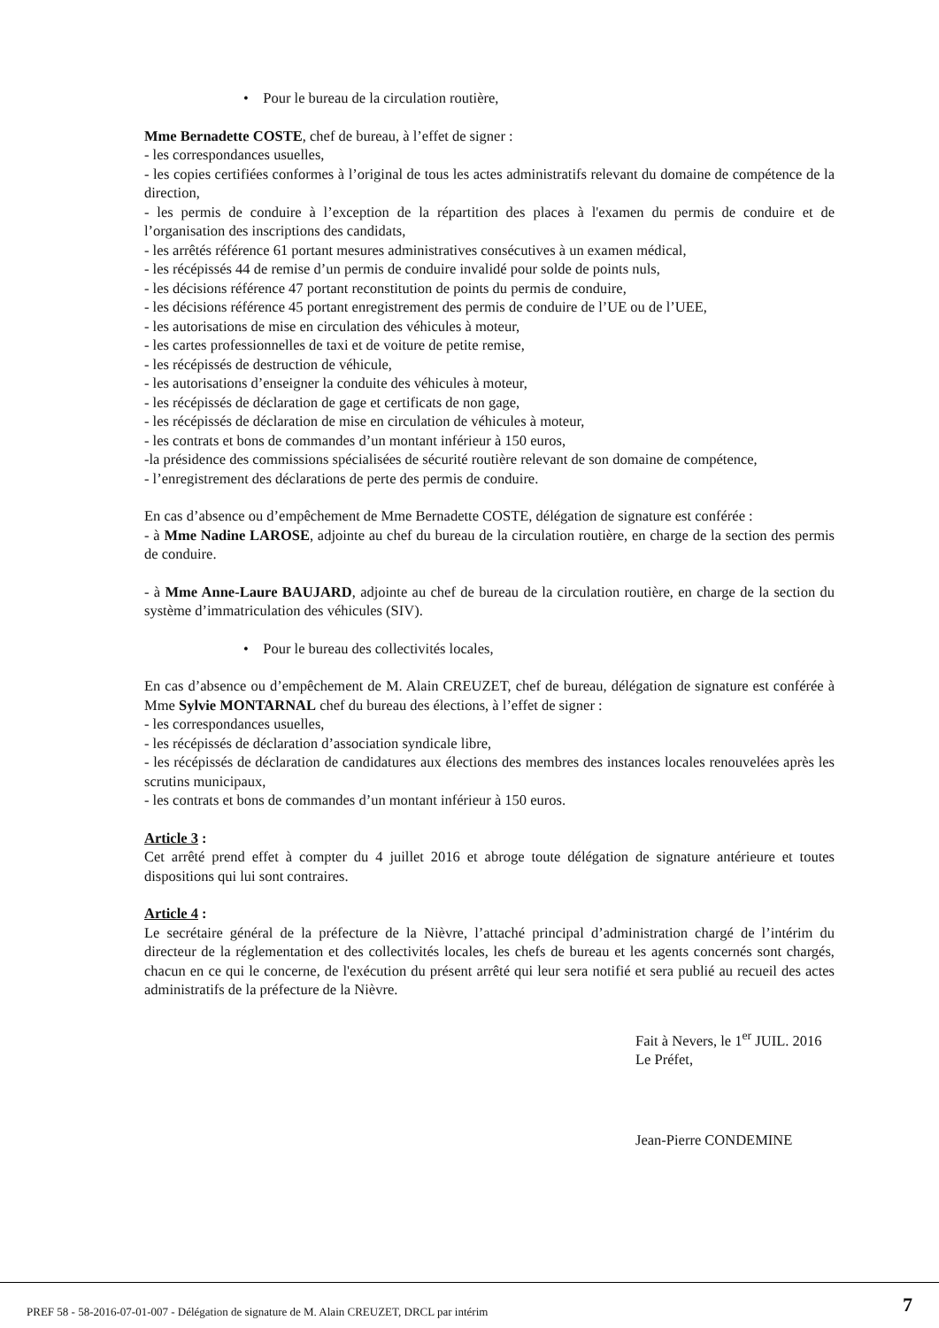• Pour le bureau de la circulation routière,
Mme Bernadette COSTE, chef de bureau, à l’effet de signer :
- les correspondances usuelles,
- les copies certifiées conformes à l’original de tous les actes administratifs relevant du domaine de compétence de la direction,
- les permis de conduire à l’exception de la répartition des places à l'examen du permis de conduire et de l’organisation des inscriptions des candidats,
- les arrêtés référence 61 portant mesures administratives consécutives à un examen médical,
- les récépissés 44 de remise d’un permis de conduire invalidé pour solde de points nuls,
- les décisions référence 47 portant reconstitution de points du permis de conduire,
- les décisions référence 45 portant enregistrement des permis de conduire de l’UE ou de l’UEE,
- les autorisations de mise en circulation des véhicules à moteur,
- les cartes professionnelles de taxi et de voiture de petite remise,
- les récépissés de destruction de véhicule,
- les autorisations d’enseigner la conduite des véhicules à moteur,
- les récépissés de déclaration de gage et certificats de non gage,
- les récépissés de déclaration de mise en circulation de véhicules à moteur,
- les contrats et bons de commandes d’un montant inférieur à 150 euros,
-la présidence des commissions spécialisées de sécurité routière relevant de son domaine de compétence,
- l’enregistrement des déclarations de perte des permis de conduire.
En cas d’absence ou d’empêchement de Mme Bernadette COSTE, délégation de signature est conférée :
- à Mme Nadine LAROSE, adjointe au chef du bureau de la circulation routière, en charge de la section des permis de conduire.
- à Mme Anne-Laure BAUJARD, adjointe au chef de bureau de la circulation routière, en charge de la section du système d’immatriculation des véhicules (SIV).
• Pour le bureau des collectivités locales,
En cas d’absence ou d’empêchement de M. Alain CREUZET, chef de bureau, délégation de signature est conférée à Mme Sylvie MONTARNAL chef du bureau des élections, à l’effet de signer :
- les correspondances usuelles,
- les récépissés de déclaration d’association syndicale libre,
- les récépissés de déclaration de candidatures aux élections des membres des instances locales renouvelées après les scrutins municipaux,
- les contrats et bons de commandes d’un montant inférieur à 150 euros.
Article 3 :
Cet arrêté prend effet à compter du 4 juillet 2016 et abroge toute délégation de signature antérieure et toutes dispositions qui lui sont contraires.
Article 4 :
Le secrétaire général de la préfecture de la Nièvre, l’attaché principal d’administration chargé de l’intérim du directeur de la réglementation et des collectivités locales, les chefs de bureau et les agents concernés sont chargés, chacun en ce qui le concerne, de l'exécution du présent arrêté qui leur sera notifié et sera publié au recueil des actes administratifs de la préfecture de la Nièvre.
Fait à Nevers, le 1<sup>er</sup> JUIL. 2016
Le Préfet,
Jean-Pierre CONDEMINE
PREF 58 - 58-2016-07-01-007 - Délégation de signature de M. Alain CREUZET, DRCL par intérim 7